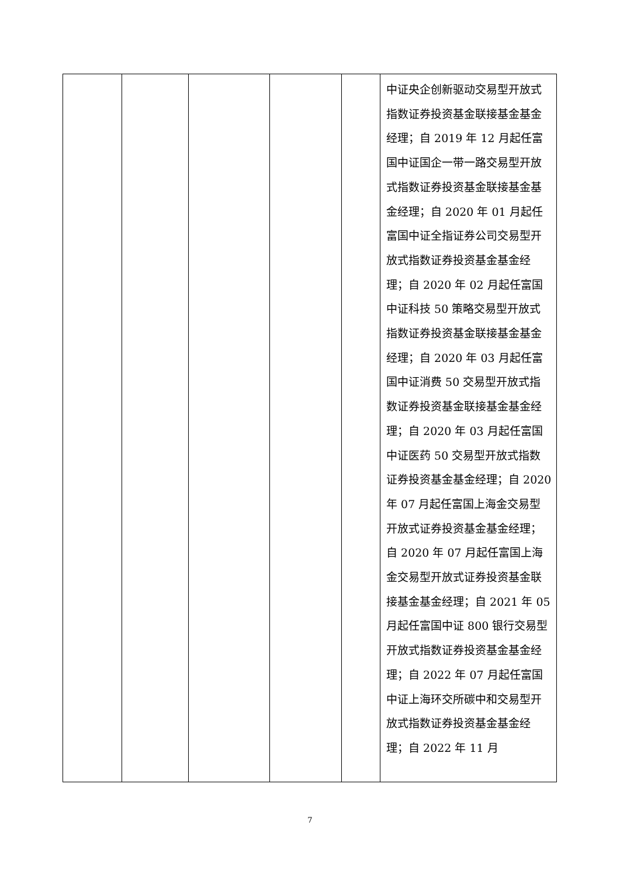| | | | | | 中证央企创新驱动交易型开放式指数证券投资基金联接基金基金经理；自 2019 年 12 月起任富国中证国企一带一路交易型开放式指数证券投资基金联接基金基金经理；自 2020 年 01 月起任富国中证全指证券公司交易型开放式指数证券投资基金基金经理；自 2020 年 02 月起任富国中证科技 50 策略交易型开放式指数证券投资基金联接基金基金经理；自 2020 年 03 月起任富国中证消费 50 交易型开放式指数证券投资基金联接基金基金经理；自 2020 年 03 月起任富国中证医药 50 交易型开放式指数证券投资基金基金经理；自 2020 年 07 月起任富国上海金交易型开放式证券投资基金基金经理；自 2020 年 07 月起任富国上海金交易型开放式证券投资基金联接基金基金经理；自 2021 年 05 月起任富国中证 800 银行交易型开放式指数证券投资基金基金经理；自 2022 年 07 月起任富国中证上海环交所碳中和交易型开放式指数证券投资基金基金经理；自 2022 年 11 月 |
7